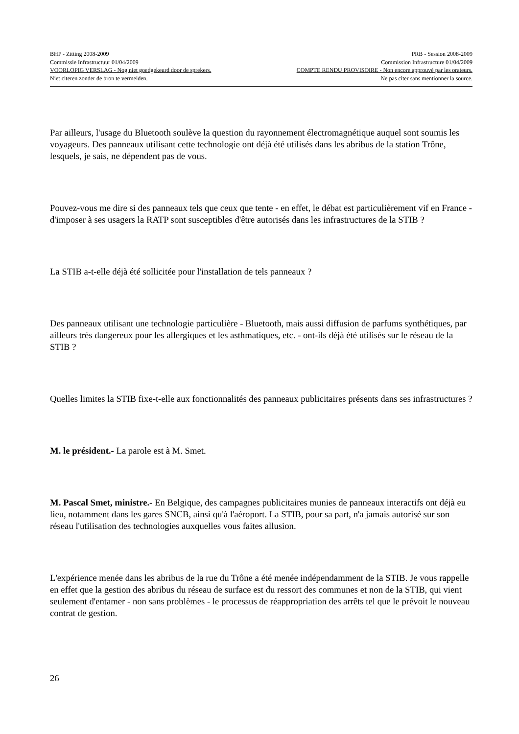BHP - Zitting 2008-2009 PRB - Session 2008-2009
Commissie Infrastructuur 01/04/2009 Commission Infrastructure 01/04/2009
VOORLOPIG VERSLAG - Nog niet goedgekeurd door de sprekers. COMPTE RENDU PROVISOIRE - Non encore approuvé par les orateurs.
Niet citeren zonder de bron te vermelden. Ne pas citer sans mentionner la source.
Par ailleurs, l'usage du Bluetooth soulève la question du rayonnement électromagnétique auquel sont soumis les voyageurs. Des panneaux utilisant cette technologie ont déjà été utilisés dans les abribus de la station Trône, lesquels, je sais, ne dépendent pas de vous.
Pouvez-vous me dire si des panneaux tels que ceux que tente - en effet, le débat est particulièrement vif en France - d'imposer à ses usagers la RATP sont susceptibles d'être autorisés dans les infrastructures de la STIB ?
La STIB a-t-elle déjà été sollicitée pour l'installation de tels panneaux ?
Des panneaux utilisant une technologie particulière - Bluetooth, mais aussi diffusion de parfums synthétiques, par ailleurs très dangereux pour les allergiques et les asthmatiques, etc. - ont-ils déjà été utilisés sur le réseau de la STIB ?
Quelles limites la STIB fixe-t-elle aux fonctionnalités des panneaux publicitaires présents dans ses infrastructures ?
M. le président.- La parole est à M. Smet.
M. Pascal Smet, ministre.- En Belgique, des campagnes publicitaires munies de panneaux interactifs ont déjà eu lieu, notamment dans les gares SNCB, ainsi qu'à l'aéroport. La STIB, pour sa part, n'a jamais autorisé sur son réseau l'utilisation des technologies auxquelles vous faites allusion.
L'expérience menée dans les abribus de la rue du Trône a été menée indépendamment de la STIB. Je vous rappelle en effet que la gestion des abribus du réseau de surface est du ressort des communes et non de la STIB, qui vient seulement d'entamer - non sans problèmes - le processus de réappropriation des arrêts tel que le prévoit le nouveau contrat de gestion.
26